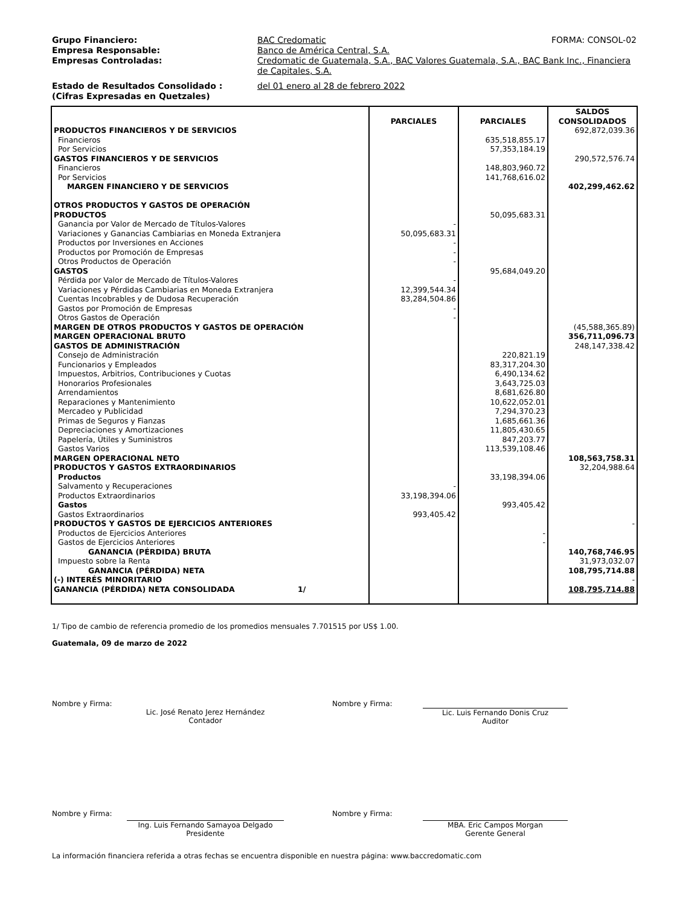Grupo Financiero: BAC Credomatic FORMA: CONSOL-02
Empresa Responsable: Banco de América Central, S.A.
Empresas Controladas: Credomatic de Guatemala, S.A., BAC Valores Guatemala, S.A., BAC Bank Inc., Financiera de Capitales, S.A.
Estado de Resultados Consolidado :
(Cifras Expresadas en Quetzales)
del 01 enero al 28 de febrero 2022
| | PARCIALES | PARCIALES | SALDOS CONSOLIDADOS |
| --- | --- | --- | --- |
| PRODUCTOS FINANCIEROS Y DE SERVICIOS | | | 692,872,039.36 |
| Financieros | | 635,518,855.17 | |
| Por Servicios | | 57,353,184.19 | |
| GASTOS FINANCIEROS Y DE SERVICIOS | | | 290,572,576.74 |
| Financieros | | 148,803,960.72 | |
| Por Servicios | | 141,768,616.02 | |
| MARGEN FINANCIERO Y DE SERVICIOS | | | 402,299,462.62 |
| OTROS PRODUCTOS Y GASTOS DE OPERACIÓN | | | |
| PRODUCTOS | | 50,095,683.31 | |
| Ganancia por Valor de Mercado de Títulos-Valores | - | | |
| Variaciones y Ganancias Cambiarias en Moneda Extranjera | 50,095,683.31 | | |
| Productos por Inversiones en Acciones | - | | |
| Productos por Promoción de Empresas | - | | |
| Otros Productos de Operación | - | | |
| GASTOS | | 95,684,049.20 | |
| Pérdida por Valor de Mercado de Títulos-Valores | - | | |
| Variaciones y Pérdidas Cambiarias en Moneda Extranjera | 12,399,544.34 | | |
| Cuentas Incobrables y de Dudosa Recuperación | 83,284,504.86 | | |
| Gastos por Promoción de Empresas | - | | |
| Otros Gastos de Operación | - | | |
| MARGEN DE OTROS PRODUCTOS Y GASTOS DE OPERACIÓN | | | (45,588,365.89) |
| MARGEN OPERACIONAL BRUTO | | | 356,711,096.73 |
| GASTOS DE ADMINISTRACIÓN | | | 248,147,338.42 |
| Consejo de Administración | | 220,821.19 | |
| Funcionarios y Empleados | | 83,317,204.30 | |
| Impuestos, Arbitrios, Contribuciones y Cuotas | | 6,490,134.62 | |
| Honorarios Profesionales | | 3,643,725.03 | |
| Arrendamientos | | 8,681,626.80 | |
| Reparaciones y Mantenimiento | | 10,622,052.01 | |
| Mercadeo y Publicidad | | 7,294,370.23 | |
| Primas de Seguros y Fianzas | | 1,685,661.36 | |
| Depreciaciones y Amortizaciones | | 11,805,430.65 | |
| Papelería, Útiles y Suministros | | 847,203.77 | |
| Gastos Varios | | 113,539,108.46 | |
| MARGEN OPERACIONAL NETO | | | 108,563,758.31 |
| PRODUCTOS Y GASTOS EXTRAORDINARIOS | | | 32,204,988.64 |
| Productos | | 33,198,394.06 | |
| Salvamento y Recuperaciones | - | | |
| Productos Extraordinarios | 33,198,394.06 | | |
| Gastos | | 993,405.42 | |
| Gastos Extraordinarios | 993,405.42 | | |
| PRODUCTOS Y GASTOS DE EJERCICIOS ANTERIORES | | | - |
| Productos de Ejercicios Anteriores | | - | |
| Gastos de Ejercicios Anteriores | | - | |
| GANANCIA (PÉRDIDA) BRUTA | | | 140,768,746.95 |
| Impuesto sobre la Renta | | | 31,973,032.07 |
| GANANCIA (PÉRDIDA) NETA | | | 108,795,714.88 |
| (-) INTERÉS MINORITARIO | | | - |
| GANANCIA (PÉRDIDA) NETA CONSOLIDADA 1/ | | | 108,795,714.88 |
1/ Tipo de cambio de referencia promedio de los promedios mensuales 7.701515 por US$ 1.00.
Guatemala, 09 de marzo de 2022
Nombre y Firma:
Lic. José Renato Jerez Hernández
Contador
Nombre y Firma:
Lic. Luis Fernando Donis Cruz
Auditor
Nombre y Firma:
Ing. Luis Fernando Samayoa Delgado
Presidente
Nombre y Firma:
MBA. Eric Campos Morgan
Gerente General
La información financiera referida a otras fechas se encuentra disponible en nuestra página: www.baccredomatic.com